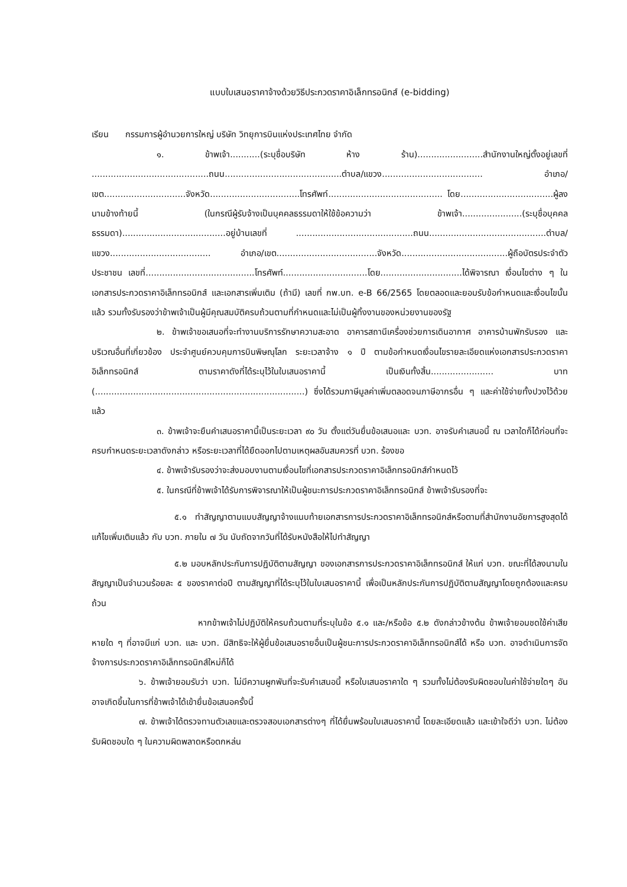แบบใบเสนอราคาจ้างด้วยวิธีประกวดราคาอิเล็กทรอนิกส์ (e-bidding)
เรียน กรรมการผู้อำนวยการใหญ่ บริษัท วิทยุการบินแห่งประเทศไทย จำกัด
๑. ข้าพเจ้า...........(ระบุชื่อบริษัท ห้าง ร้าน)........................สำนักงานใหญ่ตั้งอยู่เลขที่ ...........................................ถนน...........................................ตำบล/แขวง..................................... อำเภอ/เขต..............................จังหวัด.................................โทรศัพท์.......................................... โดย..................................ผู้ลงนามข้างท้ายนี้ (ในกรณีผู้รับจ้างเป็นบุคคลธรรมดาให้ใช้ข้อความว่า ข้าพเจ้า......................(ระบุชื่อบุคคลธรรมดา)......................................อยู่บ้านเลขที่ ...........................................ถนน...........................................ตำบล/แขวง..................................... อำเภอ/เขต.....................................จังหวัด.......................................ผู้ถือบัตรประจำตัวประชาชน เลขที่........................................โทรศัพท์...............................โดย..............................ได้พิจารณา เงื่อนไขต่าง ๆ ในเอกสารประกวดราคาอิเล็กทรอนิกส์ และเอกสารเพิ่มเติม (ถ้ามี) เลขที่ กพ.บท. e-B 66/2565 โดยตลอดและยอมรับข้อกำหนดและเงื่อนไขนั้นแล้ว รวมทั้งรับรองว่าข้าพเจ้าเป็นผู้มีคุณสมบัติครบถ้วนตามที่กำหนดและไม่เป็นผู้ทิ้งงานของหน่วยงานของรัฐ
๒. ข้าพเจ้าขอเสนอที่จะทำงานบริการรักษาความสะอาด อาคารสถานีเครื่องช่วยการเดินอากาศ อาคารบ้านพักรับรอง และบริเวณอื่นที่เกี่ยวข้อง ประจำศูนย์ควบคุมการบินพิษณุโลก ระยะเวลาจ้าง ๑ ปี ตามข้อกำหนดเงื่อนไขรายละเอียดแห่งเอกสารประกวดราคาอิเล็กทรอนิกส์ ตามราคาดังที่ได้ระบุไว้ในใบเสนอราคานี้ เป็นเงินทั้งสิ้น....................... บาท (.............................................................................) ซึ่งได้รวมภาษีมูลค่าเพิ่มตลอดจนภาษีอากรอื่น ๆ และค่าใช้จ่ายทั้งปวงไว้ด้วยแล้ว
๓. ข้าพเจ้าจะยืนคำเสนอราคานี้เป็นระยะเวลา ๙๐ วัน ตั้งแต่วันยื่นข้อเสนอและ บวท. อาจรับคำเสนอนี้ ณ เวลาใดก็ได้ก่อนที่จะครบกำหนดระยะเวลาดังกล่าว หรือระยะเวลาที่ได้ยืดออกไปตามเหตุผลอันสมควรที่ บวท. ร้องขอ
๔. ข้าพเจ้ารับรองว่าจะส่งมอบงานตามเงื่อนไขที่เอกสารประกวดราคาอิเล็กทรอนิกส์กำหนดไว้
๕. ในกรณีที่ข้าพเจ้าได้รับการพิจารณาให้เป็นผู้ชนะการประกวดราคาอิเล็กทรอนิกส์ ข้าพเจ้ารับรองที่จะ
๕.๑ ทำสัญญาตามแบบสัญญาจ้างแนบท้ายเอกสารการประกวดราคาอิเล็กทรอนิกส์หรือตามที่สำนักงานอัยการสูงสุดได้แก้ไขเพิ่มเติมแล้ว กับ บวท. ภายใน ๗ วัน นับถัดจากวันที่ได้รับหนังสือให้ไปทำสัญญา
๕.๒ มอบหลักประกันการปฏิบัติตามสัญญา ของเอกสารการประกวดราคาอิเล็กทรอนิกส์ ให้แก่ บวท. ขณะที่ได้ลงนามในสัญญาเป็นจำนวนร้อยละ ๕ ของราคาต่อปี ตามสัญญาที่ได้ระบุไว้ในใบเสนอราคานี้ เพื่อเป็นหลักประกันการปฏิบัติตามสัญญาโดยถูกต้องและครบถ้วน
หากข้าพเจ้าไม่ปฏิบัติให้ครบถ้วนตามที่ระบุในข้อ ๕.๑ และ/หรือข้อ ๕.๒ ดังกล่าวข้างต้น ข้าพเจ้ายอมชดใช้ค่าเสียหายใด ๆ ที่อาจมีแก่ บวท. และ บวท. มีสิทธิจะให้ผู้ยื่นข้อเสนอรายอื่นเป็นผู้ชนะการประกวดราคาอิเล็กทรอนิกส์ได้ หรือ บวท. อาจดำเนินการจัดจ้างการประกวดราคาอิเล็กทรอนิกส์ใหม่ก็ได้
๖. ข้าพเจ้ายอมรับว่า บวท. ไม่มีความผูกพันที่จะรับคำเสนอนี้ หรือใบเสนอราคาใด ๆ รวมทั้งไม่ต้องรับผิดชอบในค่าใช้จ่ายใดๆ อันอาจเกิดขึ้นในการที่ข้าพเจ้าได้เข้ายื่นข้อเสนอครั้งนี้
๗. ข้าพเจ้าได้ตรวจทานตัวเลขและตรวจสอบเอกสารต่างๆ ที่ได้ยื่นพร้อมใบเสนอราคานี้ โดยละเอียดแล้ว และเข้าใจดีว่า บวท. ไม่ต้องรับผิดชอบใด ๆ ในความผิดพลาดหรือตกหล่น